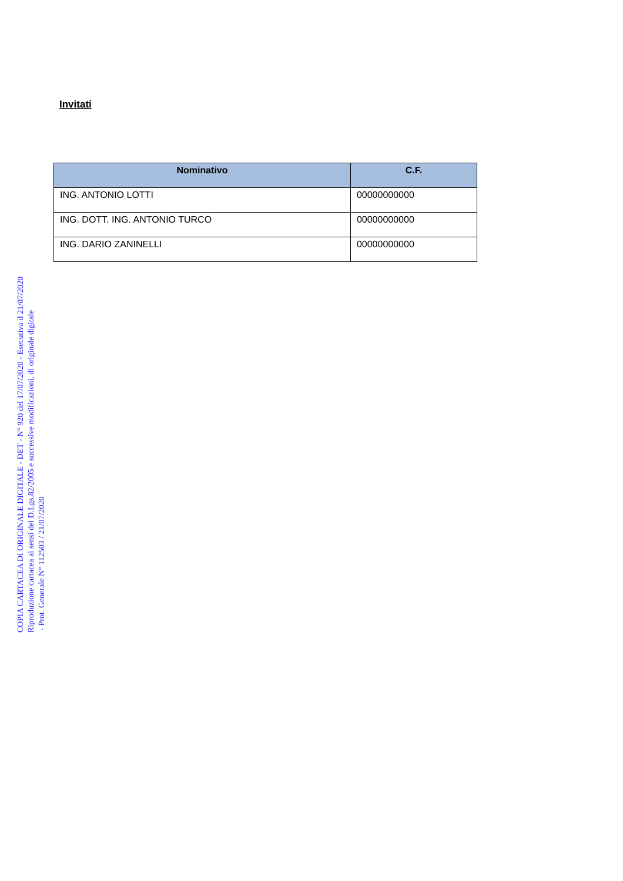Invitati
| Nominativo | C.F. |
| --- | --- |
| ING. ANTONIO LOTTI | 00000000000 |
| ING. DOTT. ING. ANTONIO TURCO | 00000000000 |
| ING. DARIO ZANINELLI | 00000000000 |
COPIA CARTACEA DI ORIGINALE DIGITALE - DET - N° 920 del 17/07/2020 - Esecutiva il 21/07/2020
Riproduzione cartacea ai sensi del D.Lgs.82/2005 e successive modificazioni, di originale digitale
- Prot. Generale N° 112503 / 21/07/2020